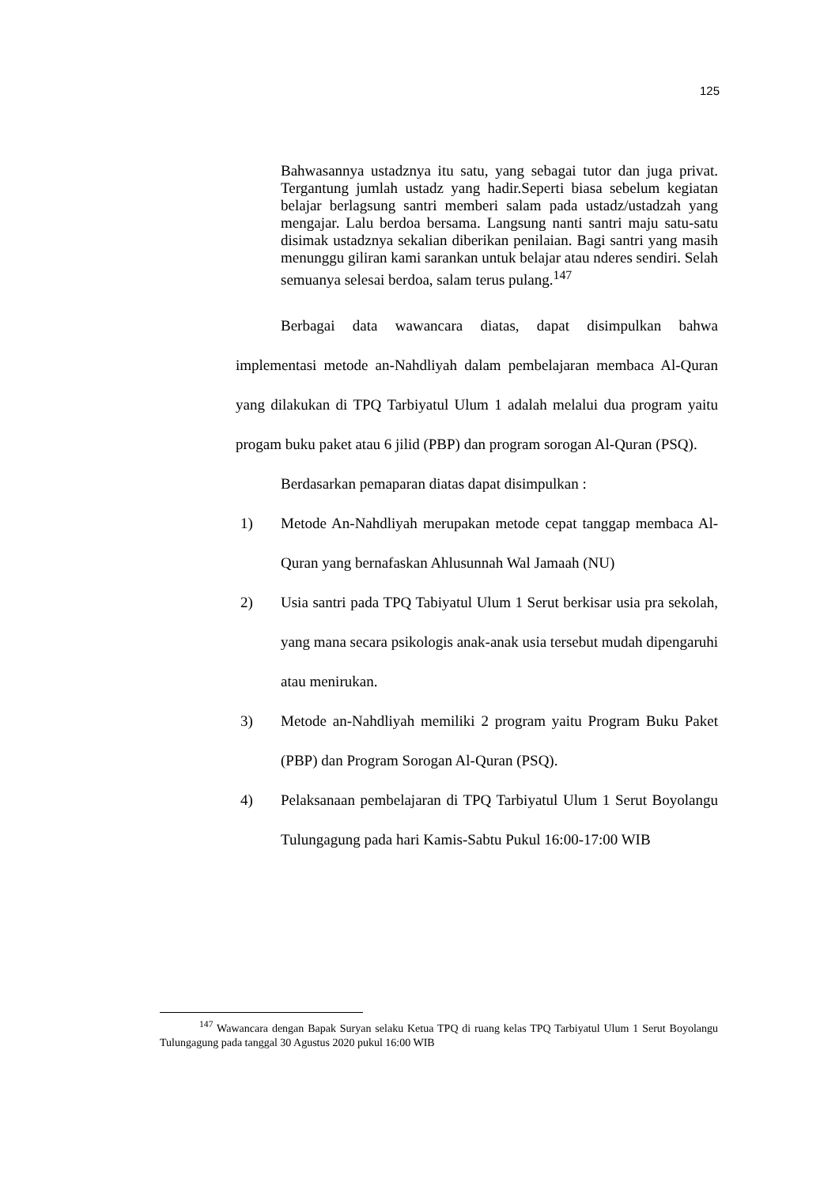125
Bahwasannya ustadznya itu satu, yang sebagai tutor dan juga privat. Tergantung jumlah ustadz yang hadir.Seperti biasa sebelum kegiatan belajar berlagsung santri memberi salam pada ustadz/ustadzah yang mengajar. Lalu berdoa bersama. Langsung nanti santri maju satu-satu disimak ustadznya sekalian diberikan penilaian. Bagi santri yang masih menunggu giliran kami sarankan untuk belajar atau nderes sendiri. Selah semuanya selesai berdoa, salam terus pulang.<sup>147</sup>
Berbagai data wawancara diatas, dapat disimpulkan bahwa implementasi metode an-Nahdliyah dalam pembelajaran membaca Al-Quran yang dilakukan di TPQ Tarbiyatul Ulum 1 adalah melalui dua program yaitu progam buku paket atau 6 jilid (PBP) dan program sorogan Al-Quran (PSQ).
Berdasarkan pemaparan diatas dapat disimpulkan :
1) Metode An-Nahdliyah merupakan metode cepat tanggap membaca Al-Quran yang bernafaskan Ahlusunnah Wal Jamaah (NU)
2) Usia santri pada TPQ Tabiyatul Ulum 1 Serut berkisar usia pra sekolah, yang mana secara psikologis anak-anak usia tersebut mudah dipengaruhi atau menirukan.
3) Metode an-Nahdliyah memiliki 2 program yaitu Program Buku Paket (PBP) dan Program Sorogan Al-Quran (PSQ).
4) Pelaksanaan pembelajaran di TPQ Tarbiyatul Ulum 1 Serut Boyolangu Tulungagung pada hari Kamis-Sabtu Pukul 16:00-17:00 WIB
<sup>147</sup> Wawancara dengan Bapak Suryan selaku Ketua TPQ di ruang kelas TPQ Tarbiyatul Ulum 1 Serut Boyolangu Tulungagung pada tanggal 30 Agustus 2020 pukul 16:00 WIB